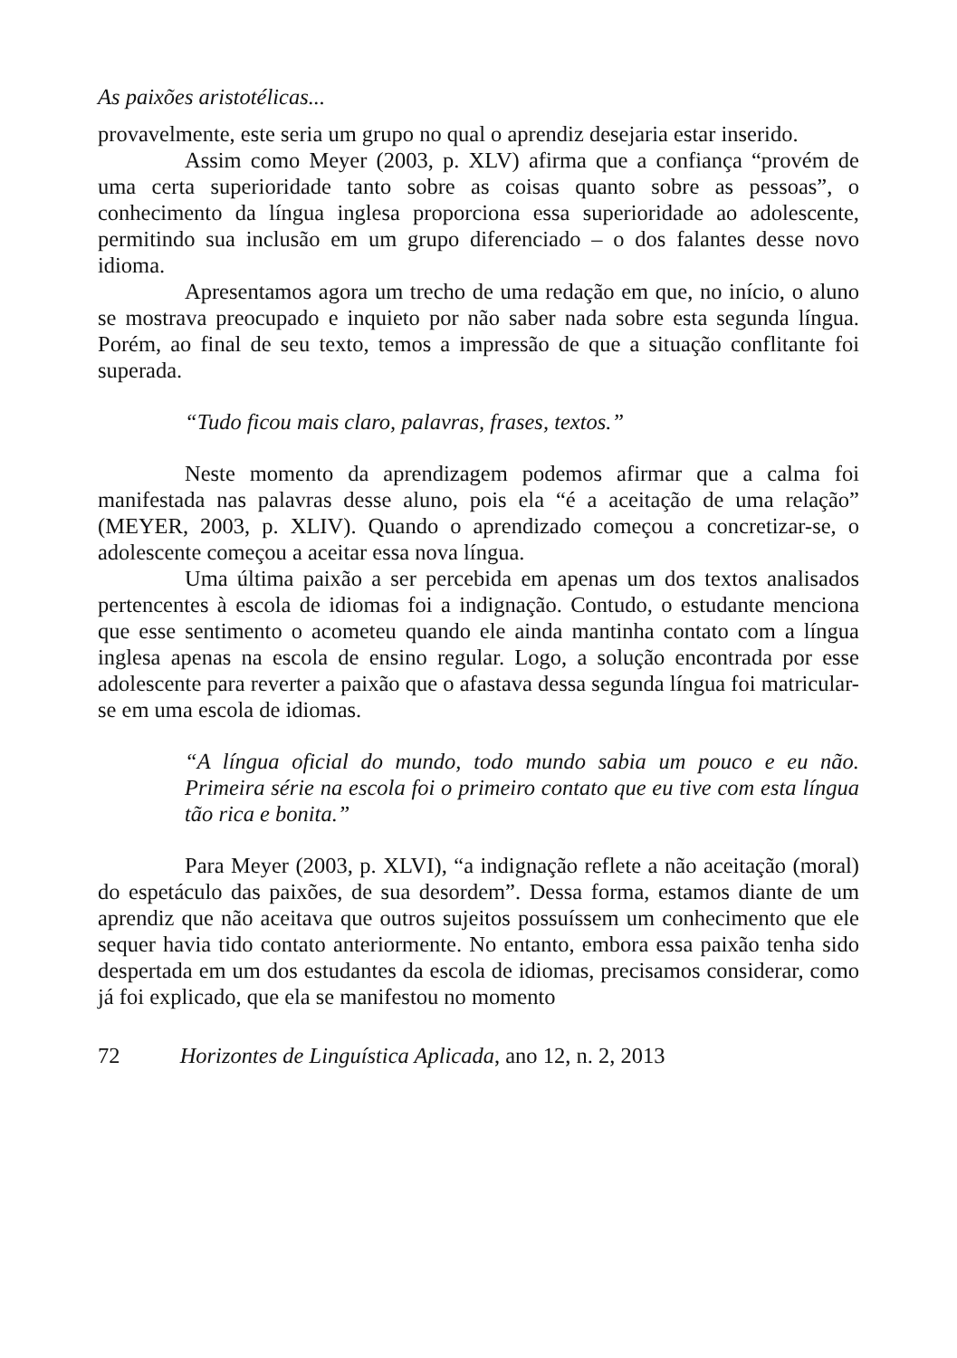As paixões aristotélicas...
provavelmente, este seria um grupo no qual o aprendiz desejaria estar inserido.
Assim como Meyer (2003, p. XLV) afirma que a confiança “provém de uma certa superioridade tanto sobre as coisas quanto sobre as pessoas”, o conhecimento da língua inglesa proporciona essa superioridade ao adolescente, permitindo sua inclusão em um grupo diferenciado – o dos falantes desse novo idioma.
Apresentamos agora um trecho de uma redação em que, no início, o aluno se mostrava preocupado e inquieto por não saber nada sobre esta segunda língua. Porém, ao final de seu texto, temos a impressão de que a situação conflitante foi superada.
“Tudo ficou mais claro, palavras, frases, textos.”
Neste momento da aprendizagem podemos afirmar que a calma foi manifestada nas palavras desse aluno, pois ela “é a aceitação de uma relação” (MEYER, 2003, p. XLIV). Quando o aprendizado começou a concretizar-se, o adolescente começou a aceitar essa nova língua.
Uma última paixão a ser percebida em apenas um dos textos analisados pertencentes à escola de idiomas foi a indignação. Contudo, o estudante menciona que esse sentimento o acometeu quando ele ainda mantinha contato com a língua inglesa apenas na escola de ensino regular. Logo, a solução encontrada por esse adolescente para reverter a paixão que o afastava dessa segunda língua foi matricular-se em uma escola de idiomas.
“A língua oficial do mundo, todo mundo sabia um pouco e eu não. Primeira série na escola foi o primeiro contato que eu tive com esta língua tão rica e bonita.”
Para Meyer (2003, p. XLVI), “a indignação reflete a não aceitação (moral) do espetáculo das paixões, de sua desordem”. Dessa forma, estamos diante de um aprendiz que não aceitava que outros sujeitos possuíssem um conhecimento que ele sequer havia tido contato anteriormente. No entanto, embora essa paixão tenha sido despertada em um dos estudantes da escola de idiomas, precisamos considerar, como já foi explicado, que ela se manifestou no momento
72 Horizontes de Linguística Aplicada, ano 12, n. 2, 2013